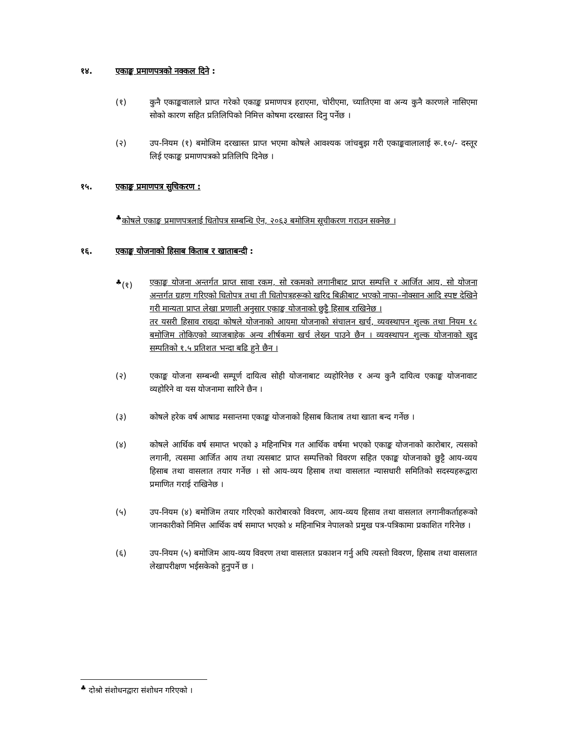१४. एकाङ्क प्रमाणपत्रको नक्कल दिने :
(१) कुनै एकाङ्कवालाले प्राप्त गरेको एकाङ्क प्रमाणपत्र हराएमा, चोरीएमा, च्यातिएमा वा अन्य कुनै कारणले नासिएमा सोको कारण सहित प्रतिलिपिको निमित्त कोषमा दरखास्त दिनु पर्नेछ ।
(२) उप-नियम (१) बमोजिम दरखास्त प्राप्त भएमा कोषले आवश्यक जांचबुझ गरी एकाङ्कवालालाई रू.१०/- दस्तूर लिई एकाङ्क प्रमाणपत्रको प्रतिलिपि दिनेछ ।
१५. एकाङ्क प्रमाणपत्र सुचिकरण :
<sup>♣</sup>कोषले एकाङ्क प्रमाणपत्रलाई धितोपत्र सम्बन्धि ऐन, २०६३ बमोजिम सूचीकरण गराउन सक्नेछ ।
१६. एकाङ्क योजनाको हिसाब किताब र खाताबन्दी :
<sup>♣</sup>(१) एकाङ्क योजना अन्तर्गत प्राप्त सावा रकम, सो रकमको लगानीबाट प्राप्त सम्पत्ति र आर्जित आय, सो योजना अन्तर्गत ग्रहण गरिएको धितोपत्र तथा ती धितोपत्रहरूको खरिद बिक्रीबाट भएको नाफा–नोक्सान आदि स्पष्ट देखिने गरी मान्यता प्राप्त लेखा प्रणाली अनुसार एकाङ्क योजनाको छुट्टै हिसाब राखिनेछ ।
तर यसरी हिसाव राख्दा कोषले योजनाको आयमा योजनाको संचालन खर्च, व्यवस्थापन शुल्क तथा नियम १८ बमोजिम तोकिएको व्याजबाहेक अन्य शीर्षकमा खर्च लेख्न पाउने छैन । व्यवस्थापन शुल्क योजनाको खुद सम्पतिको १.५ प्रतिशत भन्दा बढि हुने छैन ।
(२) एकाङ्क योजना सम्बन्धी सम्पूर्ण दायित्व सोही योजनाबाट व्यहोरिनेछ र अन्य कुनै दायित्व एकाङ्क योजनावाट व्यहोरिने वा यस योजनामा सारिने छैन ।
(३) कोषले हरेक वर्ष आषाढ मसान्तमा एकाङ्क योजनाको हिसाब किताब तथा खाता बन्द गर्नेछ ।
(४) कोषले आर्थिक वर्ष समाप्त भएको ३ महिनाभित्र गत आर्थिक वर्षमा भएको एकाङ्क योजनाको कारोबार, त्यसको लगानी, त्यसमा आर्जित आय तथा त्यसबाट प्राप्त सम्पत्तिको विवरण सहित एकाङ्क योजनाको छुट्टै आय-व्यय हिसाब तथा वासलात तयार गर्नेछ । सो आय-व्यय हिसाब तथा वासलात न्यासधारी समितिको सदस्यहरूद्वारा प्रमाणित गराई राखिनेछ ।
(५) उप-नियम (४) बमोजिम तयार गरिएको कारोबारको विवरण, आय-व्यय हिसाव तथा वासलात लगानीकर्ताहरूको जानकारीको निमित्त आर्थिक वर्ष समाप्त भएको ४ महिनाभित्र नेपालको प्रमुख पत्र-पत्रिकामा प्रकाशित गरिनेछ ।
(६) उप-नियम (५) बमोजिम आय-व्यय विवरण तथा वासलात प्रकाशन गर्नु अघि त्यस्तो विवरण, हिसाब तथा वासलात लेखापरीक्षण भईसकेको हुनुपर्ने छ ।
<sup>♣</sup> दोश्रो संशोधनद्वारा संशोधन गरिएको ।